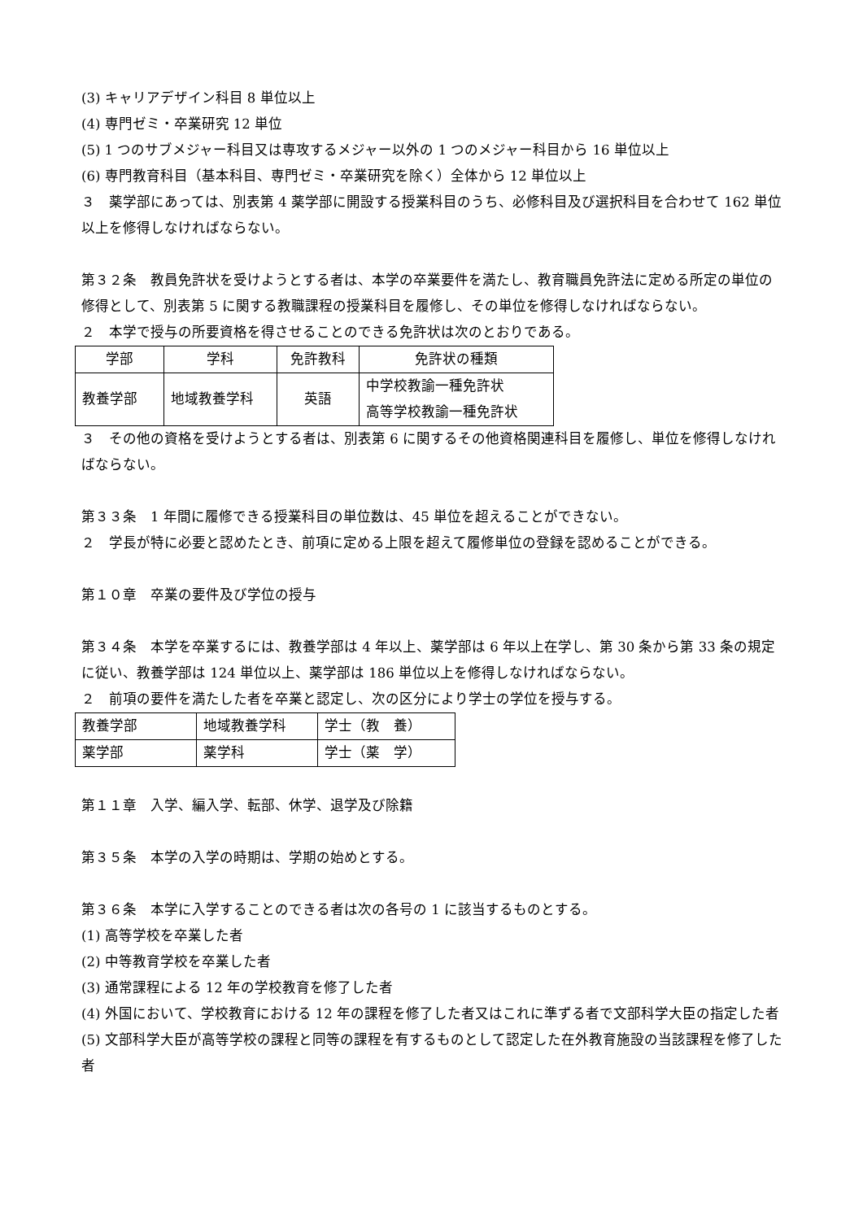(3) キャリアデザイン科目 8 単位以上
(4) 専門ゼミ・卒業研究 12 単位
(5) 1 つのサブメジャー科目又は専攻するメジャー以外の 1 つのメジャー科目から 16 単位以上
(6) 専門教育科目（基本科目、専門ゼミ・卒業研究を除く）全体から 12 単位以上
３　薬学部にあっては、別表第 4 薬学部に開設する授業科目のうち、必修科目及び選択科目を合わせて 162 単位以上を修得しなければならない。
第３２条　教員免許状を受けようとする者は、本学の卒業要件を満たし、教育職員免許法に定める所定の単位の修得として、別表第 5 に関する教職課程の授業科目を履修し、その単位を修得しなければならない。
２　本学で授与の所要資格を得させることのできる免許状は次のとおりである。
| 学部 | 学科 | 免許教科 | 免許状の種類 |
| 教養学部 | 地域教養学科 | 英語 | 中学校教諭一種免許状 高等学校教諭一種免許状 |
３　その他の資格を受けようとする者は、別表第 6 に関するその他資格関連科目を履修し、単位を修得しなければならない。
第３３条　1 年間に履修できる授業科目の単位数は、45 単位を超えることができない。
２　学長が特に必要と認めたとき、前項に定める上限を超えて履修単位の登録を認めることができる。
第１０章　卒業の要件及び学位の授与
第３４条　本学を卒業するには、教養学部は 4 年以上、薬学部は 6 年以上在学し、第 30 条から第 33 条の規定に従い、教養学部は 124 単位以上、薬学部は 186 単位以上を修得しなければならない。
２　前項の要件を満たした者を卒業と認定し、次の区分により学士の学位を授与する。
| 教養学部 | 地域教養学科 | 学士（教 養） |
| 薬学部 | 薬学科 | 学士（薬 学） |
第１１章　入学、編入学、転部、休学、退学及び除籍
第３５条　本学の入学の時期は、学期の始めとする。
第３６条　本学に入学することのできる者は次の各号の 1 に該当するものとする。
(1) 高等学校を卒業した者
(2) 中等教育学校を卒業した者
(3) 通常課程による 12 年の学校教育を修了した者
(4) 外国において、学校教育における 12 年の課程を修了した者又はこれに準ずる者で文部科学大臣の指定した者
(5) 文部科学大臣が高等学校の課程と同等の課程を有するものとして認定した在外教育施設の当該課程を修了した者